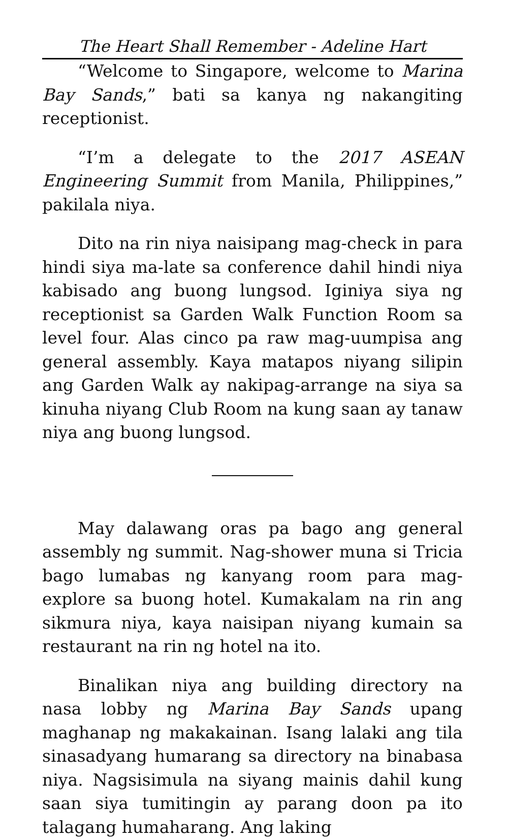The Heart Shall Remember - Adeline Hart
“Welcome to Singapore, welcome to Marina Bay Sands,” bati sa kanya ng nakangiting receptionist.
“I’m a delegate to the 2017 ASEAN Engineering Summit from Manila, Philippines,” pakilala niya.
Dito na rin niya naisipang mag-check in para hindi siya ma-late sa conference dahil hindi niya kabisado ang buong lungsod. Iginiya siya ng receptionist sa Garden Walk Function Room sa level four. Alas cinco pa raw mag-uumpisa ang general assembly. Kaya matapos niyang silipin ang Garden Walk ay nakipag-arrange na siya sa kinuha niyang Club Room na kung saan ay tanaw niya ang buong lungsod.
May dalawang oras pa bago ang general assembly ng summit. Nag-shower muna si Tricia bago lumabas ng kanyang room para mag-explore sa buong hotel. Kumakalam na rin ang sikmura niya, kaya naisipan niyang kumain sa restaurant na rin ng hotel na ito.
Binalikan niya ang building directory na nasa lobby ng Marina Bay Sands upang maghanap ng makakainan. Isang lalaki ang tila sinasadyang humarang sa directory na binabasa niya. Nagsisimula na siyang mainis dahil kung saan siya tumitingin ay parang doon pa ito talagang humaharang. Ang laking